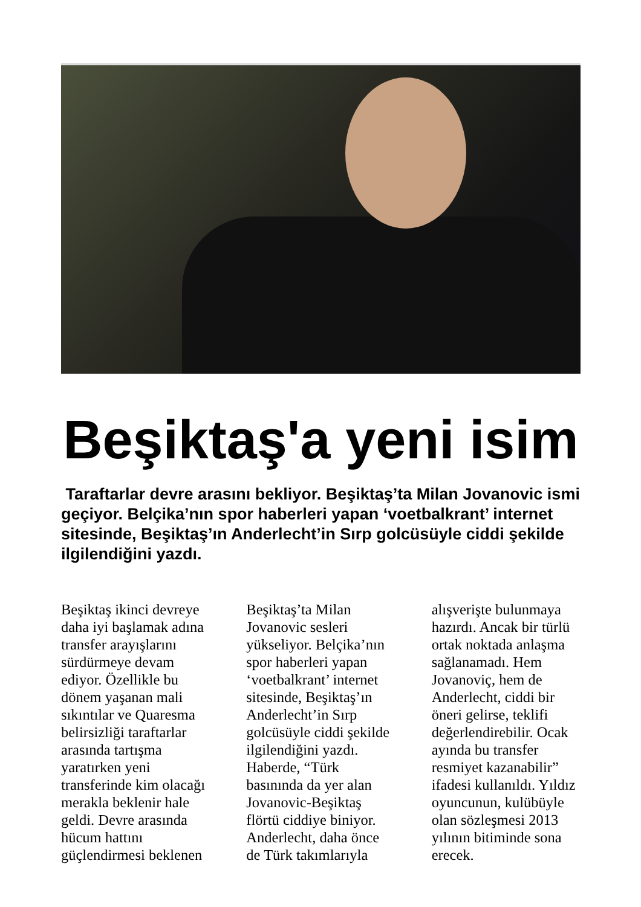Beşiktaş'a yeni isim
Taraftarlar devre arasını bekliyor. Beşiktaş’ta Milan Jovanovic ismi geçiyor. Belçika’nın spor haberleri yapan ‘voetbalkrant’ internet sitesinde, Beşiktaş’ın Anderlecht’in Sırp golcüsüyle ciddi şekilde ilgilendiğini yazdı.
Beşiktaş ikinci devreye daha iyi başlamak adına transfer arayışlarını sürdürmeye devam ediyor. Özellikle bu dönem yaşanan mali sıkıntılar ve Quaresma belirsizliği taraftarlar arasında tartışma yaratırken yeni transferinde kim olacağı merakla beklenir hale geldi. Devre arasında hücum hattını güçlendirmesi beklenen
Beşiktaş’ta Milan Jovanovic sesleri yükseliyor. Belçika’nın spor haberleri yapan ‘voetbalkrant’ internet sitesinde, Beşiktaş’ın Anderlecht’in Sırp golcüsüyle ciddi şekilde ilgilendiğini yazdı. Haberde, “Türk basınında da yer alan Jovanovic-Beşiktaş flörtü ciddiye biniyor. Anderlecht, daha önce de Türk takımlarıyla
alışverişte bulunmaya hazırdı. Ancak bir türlü ortak noktada anlaşma sağlanamadı. Hem Jovanoviç, hem de Anderlecht, ciddi bir öneri gelirse, teklifi değerlendirebilir. Ocak ayında bu transfer resmiyet kazanabilir” ifadesi kullanıldı. Yıldız oyuncunun, kulübüyle olan sözleşmesi 2013 yılının bitiminde sona erecek.